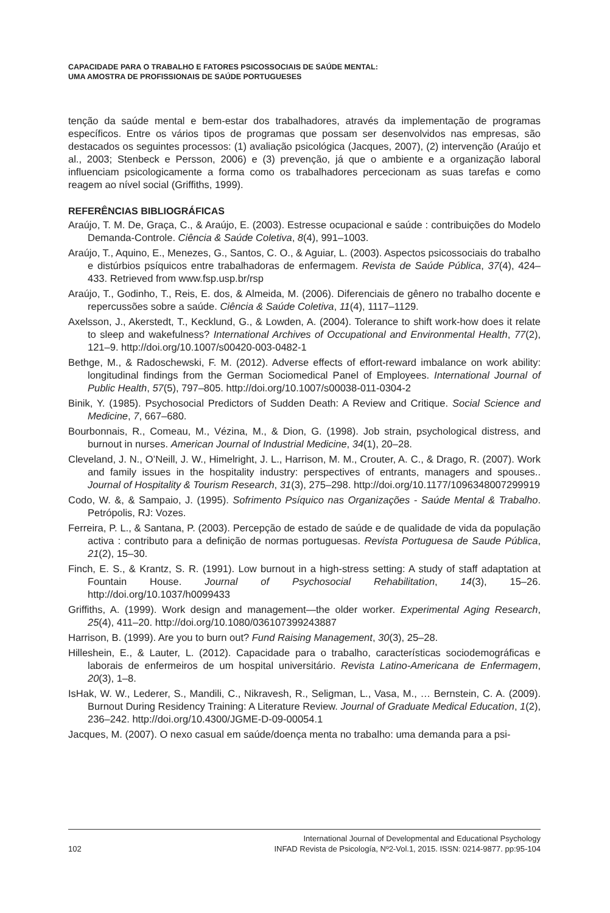CAPACIDADE PARA O TRABALHO E FATORES PSICOSSOCIAIS DE SAÚDE MENTAL:
UMA AMOSTRA DE PROFISSIONAIS DE SAÚDE PORTUGUESES
tenção da saúde mental e bem-estar dos trabalhadores, através da implementação de programas específicos. Entre os vários tipos de programas que possam ser desenvolvidos nas empresas, são destacados os seguintes processos: (1) avaliação psicológica (Jacques, 2007), (2) intervenção (Araújo et al., 2003; Stenbeck e Persson, 2006) e (3) prevenção, já que o ambiente e a organização laboral influenciam psicologicamente a forma como os trabalhadores percecionam as suas tarefas e como reagem ao nível social (Griffiths, 1999).
REFERÊNCIAS BIBLIOGRÁFICAS
Araújo, T. M. De, Graça, C., & Araújo, E. (2003). Estresse ocupacional e saúde : contribuições do Modelo Demanda-Controle. Ciência & Saúde Coletiva, 8(4), 991–1003.
Araújo, T., Aquino, E., Menezes, G., Santos, C. O., & Aguiar, L. (2003). Aspectos psicossociais do trabalho e distúrbios psíquicos entre trabalhadoras de enfermagem. Revista de Saúde Pública, 37(4), 424–433. Retrieved from www.fsp.usp.br/rsp
Araújo, T., Godinho, T., Reis, E. dos, & Almeida, M. (2006). Diferenciais de gênero no trabalho docente e repercussões sobre a saúde. Ciência & Saúde Coletiva, 11(4), 1117–1129.
Axelsson, J., Akerstedt, T., Kecklund, G., & Lowden, A. (2004). Tolerance to shift work-how does it relate to sleep and wakefulness? International Archives of Occupational and Environmental Health, 77(2), 121–9. http://doi.org/10.1007/s00420-003-0482-1
Bethge, M., & Radoschewski, F. M. (2012). Adverse effects of effort-reward imbalance on work ability: longitudinal findings from the German Sociomedical Panel of Employees. International Journal of Public Health, 57(5), 797–805. http://doi.org/10.1007/s00038-011-0304-2
Binik, Y. (1985). Psychosocial Predictors of Sudden Death: A Review and Critique. Social Science and Medicine, 7, 667–680.
Bourbonnais, R., Comeau, M., Vézina, M., & Dion, G. (1998). Job strain, psychological distress, and burnout in nurses. American Journal of Industrial Medicine, 34(1), 20–28.
Cleveland, J. N., O’Neill, J. W., Himelright, J. L., Harrison, M. M., Crouter, A. C., & Drago, R. (2007). Work and family issues in the hospitality industry: perspectives of entrants, managers and spouses.. Journal of Hospitality & Tourism Research, 31(3), 275–298. http://doi.org/10.1177/1096348007299919
Codo, W. &, & Sampaio, J. (1995). Sofrimento Psíquico nas Organizações - Saúde Mental & Trabalho. Petrópolis, RJ: Vozes.
Ferreira, P. L., & Santana, P. (2003). Percepção de estado de saúde e de qualidade de vida da população activa : contributo para a definição de normas portuguesas. Revista Portuguesa de Saude Pública, 21(2), 15–30.
Finch, E. S., & Krantz, S. R. (1991). Low burnout in a high-stress setting: A study of staff adaptation at Fountain House. Journal of Psychosocial Rehabilitation, 14(3), 15–26. http://doi.org/10.1037/h0099433
Griffiths, A. (1999). Work design and management—the older worker. Experimental Aging Research, 25(4), 411–20. http://doi.org/10.1080/036107399243887
Harrison, B. (1999). Are you to burn out? Fund Raising Management, 30(3), 25–28.
Hilleshein, E., & Lauter, L. (2012). Capacidade para o trabalho, características sociodemográficas e laborais de enfermeiros de um hospital universitário. Revista Latino-Americana de Enfermagem, 20(3), 1–8.
IsHak, W. W., Lederer, S., Mandili, C., Nikravesh, R., Seligman, L., Vasa, M., … Bernstein, C. A. (2009). Burnout During Residency Training: A Literature Review. Journal of Graduate Medical Education, 1(2), 236–242. http://doi.org/10.4300/JGME-D-09-00054.1
Jacques, M. (2007). O nexo casual em saúde/doença menta no trabalho: uma demanda para a psi-
102 International Journal of Developmental and Educational Psychology
INFAD Revista de Psicología, Nº2-Vol.1, 2015. ISSN: 0214-9877. pp:95-104